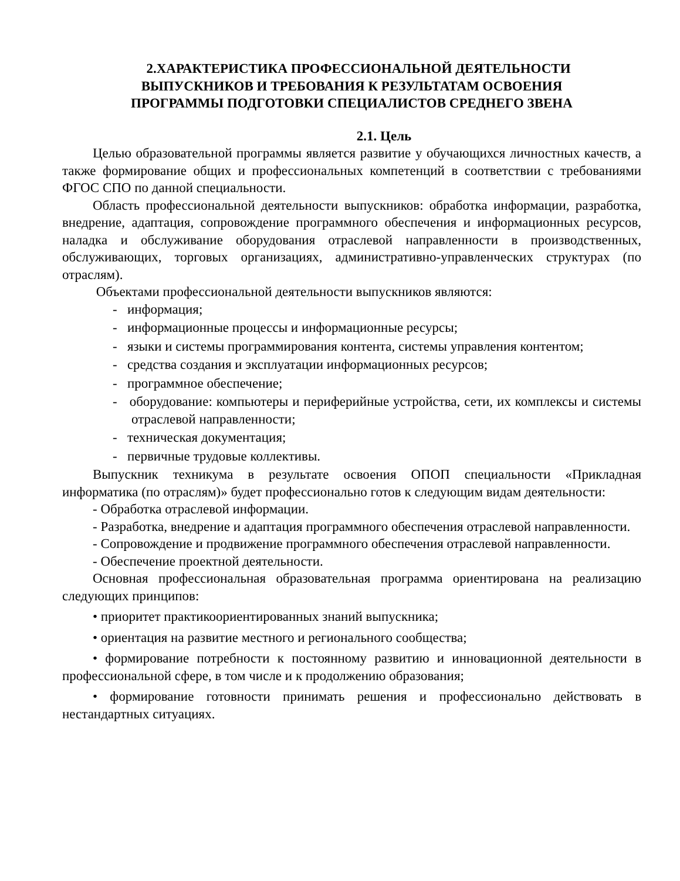2.ХАРАКТЕРИСТИКА ПРОФЕССИОНАЛЬНОЙ ДЕЯТЕЛЬНОСТИ
ВЫПУСКНИКОВ И ТРЕБОВАНИЯ К РЕЗУЛЬТАТАМ ОСВОЕНИЯ
ПРОГРАММЫ ПОДГОТОВКИ СПЕЦИАЛИСТОВ СРЕДНЕГО ЗВЕНА
2.1. Цель
Целью образовательной программы является развитие у обучающихся личностных качеств, а также формирование общих и профессиональных компетенций в соответствии с требованиями ФГОС СПО по данной специальности.
Область профессиональной деятельности выпускников: обработка информации, разработка, внедрение, адаптация, сопровождение программного обеспечения и информационных ресурсов, наладка и обслуживание оборудования отраслевой направленности в производственных, обслуживающих, торговых организациях, административно-управленческих структурах (по отраслям).
Объектами профессиональной деятельности выпускников являются:
- информация;
- информационные процессы и информационные ресурсы;
- языки и системы программирования контента, системы управления контентом;
- средства создания и эксплуатации информационных ресурсов;
- программное обеспечение;
- оборудование: компьютеры и периферийные устройства, сети, их комплексы и системы отраслевой направленности;
- техническая документация;
- первичные трудовые коллективы.
Выпускник техникума в результате освоения ОПОП специальности «Прикладная информатика (по отраслям)» будет профессионально готов к следующим видам деятельности:
- Обработка отраслевой информации.
- Разработка, внедрение и адаптация программного обеспечения отраслевой направленности.
- Сопровождение и продвижение программного обеспечения отраслевой направленности.
- Обеспечение проектной деятельности.
Основная профессиональная образовательная программа ориентирована на реализацию следующих принципов:
• приоритет практикоориентированных знаний выпускника;
• ориентация на развитие местного и регионального сообщества;
• формирование потребности к постоянному развитию и инновационной деятельности в профессиональной сфере, в том числе и к продолжению образования;
• формирование готовности принимать решения и профессионально действовать в нестандартных ситуациях.